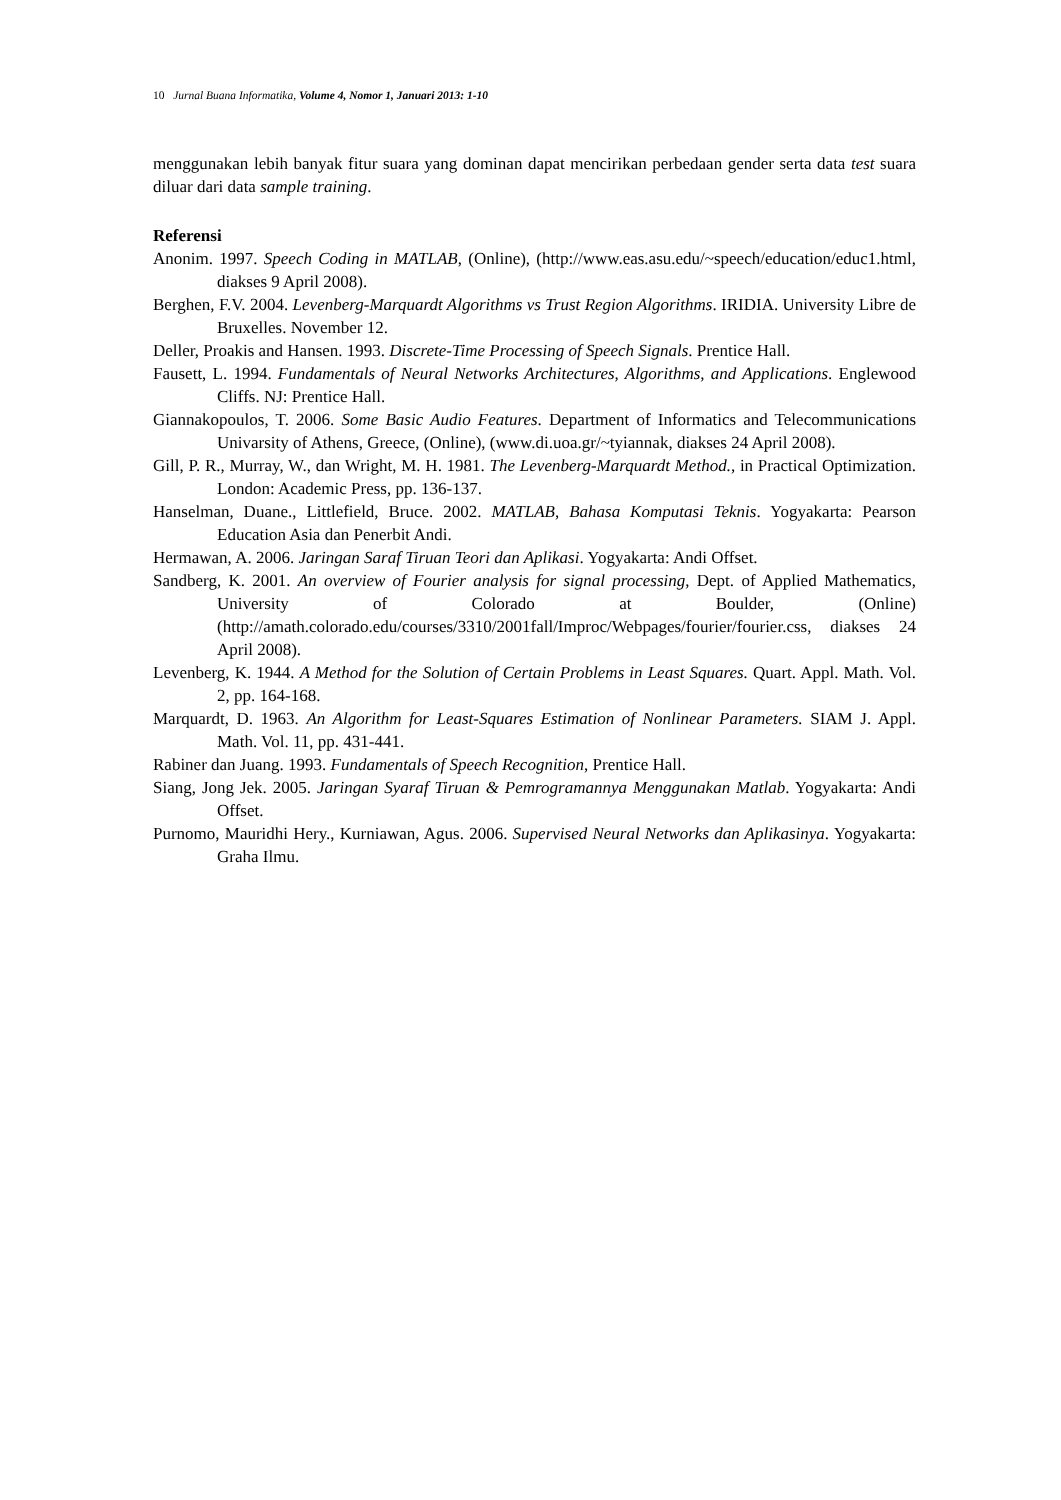10 Jurnal Buana Informatika, Volume 4, Nomor 1, Januari 2013: 1-10
menggunakan lebih banyak fitur suara yang dominan dapat mencirikan perbedaan gender serta data test suara diluar dari data sample training.
Referensi
Anonim. 1997. Speech Coding in MATLAB, (Online), (http://www.eas.asu.edu/~speech/education/educ1.html, diakses 9 April 2008).
Berghen, F.V. 2004. Levenberg-Marquardt Algorithms vs Trust Region Algorithms. IRIDIA. University Libre de Bruxelles. November 12.
Deller, Proakis and Hansen. 1993. Discrete-Time Processing of Speech Signals. Prentice Hall.
Fausett, L. 1994. Fundamentals of Neural Networks Architectures, Algorithms, and Applications. Englewood Cliffs. NJ: Prentice Hall.
Giannakopoulos, T. 2006. Some Basic Audio Features. Department of Informatics and Telecommunications Univarsity of Athens, Greece, (Online), (www.di.uoa.gr/~tyiannak, diakses 24 April 2008).
Gill, P. R., Murray, W., dan Wright, M. H. 1981. The Levenberg-Marquardt Method., in Practical Optimization. London: Academic Press, pp. 136-137.
Hanselman, Duane., Littlefield, Bruce. 2002. MATLAB, Bahasa Komputasi Teknis. Yogyakarta: Pearson Education Asia dan Penerbit Andi.
Hermawan, A. 2006. Jaringan Saraf Tiruan Teori dan Aplikasi. Yogyakarta: Andi Offset.
Sandberg, K. 2001. An overview of Fourier analysis for signal processing, Dept. of Applied Mathematics, University of Colorado at Boulder, (Online) (http://amath.colorado.edu/courses/3310/2001fall/Improc/Webpages/fourier/fourier.css, diakses 24 April 2008).
Levenberg, K. 1944. A Method for the Solution of Certain Problems in Least Squares. Quart. Appl. Math. Vol. 2, pp. 164-168.
Marquardt, D. 1963. An Algorithm for Least-Squares Estimation of Nonlinear Parameters. SIAM J. Appl. Math. Vol. 11, pp. 431-441.
Rabiner dan Juang. 1993. Fundamentals of Speech Recognition, Prentice Hall.
Siang, Jong Jek. 2005. Jaringan Syaraf Tiruan & Pemrogramannya Menggunakan Matlab. Yogyakarta: Andi Offset.
Purnomo, Mauridhi Hery., Kurniawan, Agus. 2006. Supervised Neural Networks dan Aplikasinya. Yogyakarta: Graha Ilmu.